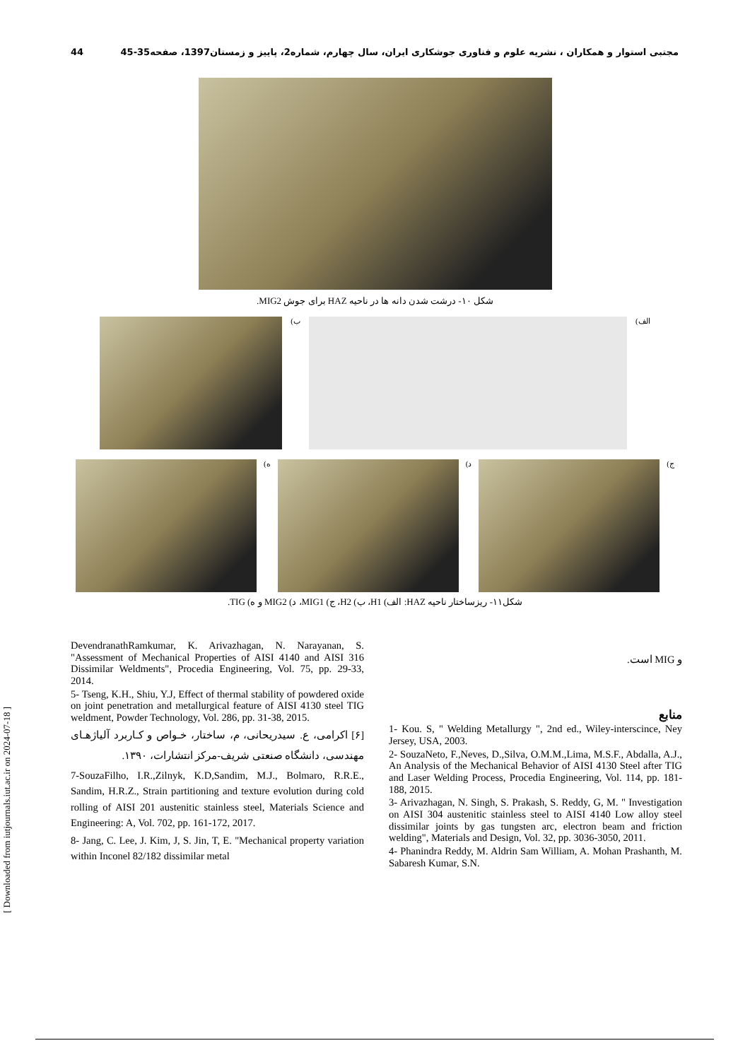44 مجتبی استوار و همکاران ، نشریه علوم و فناوری جوشکاری ایران، سال چهارم، شماره2، پاییز و زمستان1397، صفحه35-45
شکل ۱۰- درشت شدن دانه ها در ناحیه HAZ برای جوش MIG2.
الف) ب)
ج) د) ه)
شکل۱۱- ریزساختار ناحیه HAZ: الف) H1، ب) H2، ج) MIG1، د) MIG2 و ه) TIG.
[ Downloaded from iutjournals.iut.ac.ir on 2024-07-18 ]
DevendranathRamkumar, K. Arivazhagan, N. Narayanan, S. "Assessment of Mechanical Properties of AISI 4140 and AISI 316 Dissimilar Weldments", Procedia Engineering, Vol. 75, pp. 29-33, 2014.
5- Tseng, K.H., Shiu, Y.J, Effect of thermal stability of powdered oxide on joint penetration and metallurgical feature of AISI 4130 steel TIG weldment, Powder Technology, Vol. 286, pp. 31-38, 2015.
[۶] اکرامی، ع. سیدریحانی، م، ساختار، خـواص و کـاربرد آلیاژهـای مهندسی، دانشگاه صنعتی شریف-مرکز انتشارات، ۱۳۹۰.
7-SouzaFilho, I.R.,Zilnyk, K.D,Sandim, M.J., Bolmaro, R.R.E., Sandim, H.R.Z., Strain partitioning and texture evolution during cold rolling of AISI 201 austenitic stainless steel, Materials Science and Engineering: A, Vol. 702, pp. 161-172, 2017.
8- Jang, C. Lee, J. Kim, J, S. Jin, T, E. "Mechanical property variation within Inconel 82/182 dissimilar metal
و MIG است.
منابع
1- Kou. S, " Welding Metallurgy ", 2nd ed., Wiley-interscince, Ney Jersey, USA, 2003.
2- SouzaNeto, F.,Neves, D.,Silva, O.M.M.,Lima, M.S.F., Abdalla, A.J., An Analysis of the Mechanical Behavior of AISI 4130 Steel after TIG and Laser Welding Process, Procedia Engineering, Vol. 114, pp. 181-188, 2015.
3- Arivazhagan, N. Singh, S. Prakash, S. Reddy, G, M. " Investigation on AISI 304 austenitic stainless steel to AISI 4140 Low alloy steel dissimilar joints by gas tungsten arc, electron beam and friction welding", Materials and Design, Vol. 32, pp. 3036-3050, 2011.
4- Phanindra Reddy, M. Aldrin Sam William, A. Mohan Prashanth, M. Sabaresh Kumar, S.N.